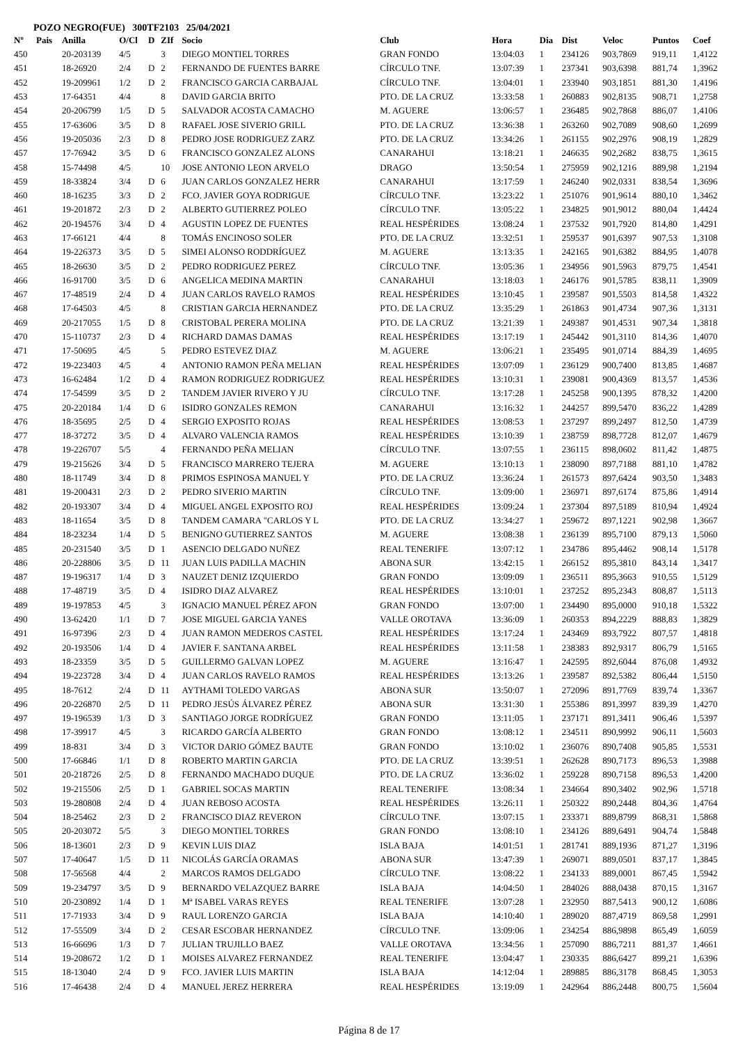POZO NEGRO(FUE) 300TF2103 25/04/2021
| Nº | Pais | Anilla | O/Cl | D | ZIf | Socio | Club | Hora | Dia | Dist | Veloc | Puntos | Coef |
| --- | --- | --- | --- | --- | --- | --- | --- | --- | --- | --- | --- | --- | --- |
| 450 | | 20-203139 | 4/5 | | 3 | DIEGO MONTIEL TORRES | GRAN FONDO | 13:04:03 | 1 | 234126 | 903,7869 | 919,11 | 1,4122 |
| 451 | | 18-26920 | 2/4 | D | 2 | FERNANDO DE FUENTES BARRE | CÍRCULO TNF. | 13:07:39 | 1 | 237341 | 903,6398 | 881,74 | 1,3962 |
| 452 | | 19-209961 | 1/2 | D | 2 | FRANCISCO GARCIA CARBAJAL | CÍRCULO TNF. | 13:04:01 | 1 | 233940 | 903,1851 | 881,30 | 1,4196 |
| 453 | | 17-64351 | 4/4 | | 8 | DAVID GARCIA BRITO | PTO. DE LA CRUZ | 13:33:58 | 1 | 260883 | 902,8135 | 908,71 | 1,2758 |
| 454 | | 20-206799 | 1/5 | D | 5 | SALVADOR ACOSTA CAMACHO | M. AGUERE | 13:06:57 | 1 | 236485 | 902,7868 | 886,07 | 1,4106 |
| 455 | | 17-63606 | 3/5 | D | 8 | RAFAEL JOSE SIVERIO GRILL | PTO. DE LA CRUZ | 13:36:38 | 1 | 263260 | 902,7089 | 908,60 | 1,2699 |
| 456 | | 19-205036 | 2/3 | D | 8 | PEDRO JOSE RODRIGUEZ ZARZ | PTO. DE LA CRUZ | 13:34:26 | 1 | 261155 | 902,2976 | 908,19 | 1,2829 |
| 457 | | 17-76942 | 3/5 | D | 6 | FRANCISCO GONZALEZ ALONS | CANARAHUI | 13:18:21 | 1 | 246635 | 902,2682 | 838,75 | 1,3615 |
| 458 | | 15-74498 | 4/5 | | 10 | JOSE ANTONIO LEON ARVELO | DRAGO | 13:50:54 | 1 | 275959 | 902,1216 | 889,98 | 1,2194 |
| 459 | | 18-33824 | 3/4 | D | 6 | JUAN CARLOS GONZALEZ HERR | CANARAHUI | 13:17:59 | 1 | 246240 | 902,0331 | 838,54 | 1,3696 |
| 460 | | 18-16235 | 3/3 | D | 2 | FCO. JAVIER GOYA RODRIGUE | CÍRCULO TNF. | 13:23:22 | 1 | 251076 | 901,9614 | 880,10 | 1,3462 |
| 461 | | 19-201872 | 2/3 | D | 2 | ALBERTO GUTIERREZ POLEO | CÍRCULO TNF. | 13:05:22 | 1 | 234825 | 901,9012 | 880,04 | 1,4424 |
| 462 | | 20-194576 | 3/4 | D | 4 | AGUSTIN LOPEZ DE FUENTES | REAL HESPÉRIDES | 13:08:24 | 1 | 237532 | 901,7920 | 814,80 | 1,4291 |
| 463 | | 17-66121 | 4/4 | | 8 | TOMÁS ENCINOSO SOLER | PTO. DE LA CRUZ | 13:32:51 | 1 | 259537 | 901,6397 | 907,53 | 1,3108 |
| 464 | | 19-226373 | 3/5 | D | 5 | SIMEI ALONSO RODDRÍGUEZ | M. AGUERE | 13:13:35 | 1 | 242165 | 901,6382 | 884,95 | 1,4078 |
| 465 | | 18-26630 | 3/5 | D | 2 | PEDRO RODRIGUEZ PEREZ | CÍRCULO TNF. | 13:05:36 | 1 | 234956 | 901,5963 | 879,75 | 1,4541 |
| 466 | | 16-91700 | 3/5 | D | 6 | ANGELICA MEDINA MARTIN | CANARAHUI | 13:18:03 | 1 | 246176 | 901,5785 | 838,11 | 1,3909 |
| 467 | | 17-48519 | 2/4 | D | 4 | JUAN CARLOS RAVELO RAMOS | REAL HESPÉRIDES | 13:10:45 | 1 | 239587 | 901,5503 | 814,58 | 1,4322 |
| 468 | | 17-64503 | 4/5 | | 8 | CRISTIAN GARCIA HERNANDEZ | PTO. DE LA CRUZ | 13:35:29 | 1 | 261863 | 901,4734 | 907,36 | 1,3131 |
| 469 | | 20-217055 | 1/5 | D | 8 | CRISTOBAL PERERA MOLINA | PTO. DE LA CRUZ | 13:21:39 | 1 | 249387 | 901,4531 | 907,34 | 1,3818 |
| 470 | | 15-110737 | 2/3 | D | 4 | RICHARD DAMAS DAMAS | REAL HESPÉRIDES | 13:17:19 | 1 | 245442 | 901,3110 | 814,36 | 1,4070 |
| 471 | | 17-50695 | 4/5 | | 5 | PEDRO ESTEVEZ DIAZ | M. AGUERE | 13:06:21 | 1 | 235495 | 901,0714 | 884,39 | 1,4695 |
| 472 | | 19-223403 | 4/5 | | 4 | ANTONIO RAMON PEÑA MELIAN | REAL HESPÉRIDES | 13:07:09 | 1 | 236129 | 900,7400 | 813,85 | 1,4687 |
| 473 | | 16-62484 | 1/2 | D | 4 | RAMON RODRIGUEZ RODRIGUEZ | REAL HESPÉRIDES | 13:10:31 | 1 | 239081 | 900,4369 | 813,57 | 1,4536 |
| 474 | | 17-54599 | 3/5 | D | 2 | TANDEM JAVIER RIVERO Y JU | CÍRCULO TNF. | 13:17:28 | 1 | 245258 | 900,1395 | 878,32 | 1,4200 |
| 475 | | 20-220184 | 1/4 | D | 6 | ISIDRO GONZALES REMON | CANARAHUI | 13:16:32 | 1 | 244257 | 899,5470 | 836,22 | 1,4289 |
| 476 | | 18-35695 | 2/5 | D | 4 | SERGIO EXPOSITO ROJAS | REAL HESPÉRIDES | 13:08:53 | 1 | 237297 | 899,2497 | 812,50 | 1,4739 |
| 477 | | 18-37272 | 3/5 | D | 4 | ALVARO VALENCIA RAMOS | REAL HESPÉRIDES | 13:10:39 | 1 | 238759 | 898,7728 | 812,07 | 1,4679 |
| 478 | | 19-226707 | 5/5 | | 4 | FERNANDO PEÑA MELIAN | CÍRCULO TNF. | 13:07:55 | 1 | 236115 | 898,0602 | 811,42 | 1,4875 |
| 479 | | 19-215626 | 3/4 | D | 5 | FRANCISCO MARRERO TEJERA | M. AGUERE | 13:10:13 | 1 | 238090 | 897,7188 | 881,10 | 1,4782 |
| 480 | | 18-11749 | 3/4 | D | 8 | PRIMOS ESPINOSA MANUEL Y | PTO. DE LA CRUZ | 13:36:24 | 1 | 261573 | 897,6424 | 903,50 | 1,3483 |
| 481 | | 19-200431 | 2/3 | D | 2 | PEDRO SIVERIO MARTIN | CÍRCULO TNF. | 13:09:00 | 1 | 236971 | 897,6174 | 875,86 | 1,4914 |
| 482 | | 20-193307 | 3/4 | D | 4 | MIGUEL ANGEL EXPOSITO ROJ | REAL HESPÉRIDES | 13:09:24 | 1 | 237304 | 897,5189 | 810,94 | 1,4924 |
| 483 | | 18-11654 | 3/5 | D | 8 | TANDEM CAMARA "CARLOS Y L | PTO. DE LA CRUZ | 13:34:27 | 1 | 259672 | 897,1221 | 902,98 | 1,3667 |
| 484 | | 18-23234 | 1/4 | D | 5 | BENIGNO GUTIERREZ SANTOS | M. AGUERE | 13:08:38 | 1 | 236139 | 895,7100 | 879,13 | 1,5060 |
| 485 | | 20-231540 | 3/5 | D | 1 | ASENCIO DELGADO NUÑEZ | REAL TENERIFE | 13:07:12 | 1 | 234786 | 895,4462 | 908,14 | 1,5178 |
| 486 | | 20-228806 | 3/5 | D | 11 | JUAN LUIS PADILLA MACHIN | ABONA SUR | 13:42:15 | 1 | 266152 | 895,3810 | 843,14 | 1,3417 |
| 487 | | 19-196317 | 1/4 | D | 3 | NAUZET DENIZ IZQUIERDO | GRAN FONDO | 13:09:09 | 1 | 236511 | 895,3663 | 910,55 | 1,5129 |
| 488 | | 17-48719 | 3/5 | D | 4 | ISIDRO DIAZ ALVAREZ | REAL HESPÉRIDES | 13:10:01 | 1 | 237252 | 895,2343 | 808,87 | 1,5113 |
| 489 | | 19-197853 | 4/5 | | 3 | IGNACIO MANUEL PÉREZ AFON | GRAN FONDO | 13:07:00 | 1 | 234490 | 895,0000 | 910,18 | 1,5322 |
| 490 | | 13-62420 | 1/1 | D | 7 | JOSE MIGUEL GARCIA YANES | VALLE OROTAVA | 13:36:09 | 1 | 260353 | 894,2229 | 888,83 | 1,3829 |
| 491 | | 16-97396 | 2/3 | D | 4 | JUAN RAMON MEDEROS CASTEL | REAL HESPÉRIDES | 13:17:24 | 1 | 243469 | 893,7922 | 807,57 | 1,4818 |
| 492 | | 20-193506 | 1/4 | D | 4 | JAVIER F. SANTANA ARBEL | REAL HESPÉRIDES | 13:11:58 | 1 | 238383 | 892,9317 | 806,79 | 1,5165 |
| 493 | | 18-23359 | 3/5 | D | 5 | GUILLERMO GALVAN LOPEZ | M. AGUERE | 13:16:47 | 1 | 242595 | 892,6044 | 876,08 | 1,4932 |
| 494 | | 19-223728 | 3/4 | D | 4 | JUAN CARLOS RAVELO RAMOS | REAL HESPÉRIDES | 13:13:26 | 1 | 239587 | 892,5382 | 806,44 | 1,5150 |
| 495 | | 18-7612 | 2/4 | D | 11 | AYTHAMI TOLEDO VARGAS | ABONA SUR | 13:50:07 | 1 | 272096 | 891,7769 | 839,74 | 1,3367 |
| 496 | | 20-226870 | 2/5 | D | 11 | PEDRO JESÚS ÁLVAREZ PÉREZ | ABONA SUR | 13:31:30 | 1 | 255386 | 891,3997 | 839,39 | 1,4270 |
| 497 | | 19-196539 | 1/3 | D | 3 | SANTIAGO JORGE RODRÍGUEZ | GRAN FONDO | 13:11:05 | 1 | 237171 | 891,3411 | 906,46 | 1,5397 |
| 498 | | 17-39917 | 4/5 | | 3 | RICARDO GARCÍA ALBERTO | GRAN FONDO | 13:08:12 | 1 | 234511 | 890,9992 | 906,11 | 1,5603 |
| 499 | | 18-831 | 3/4 | D | 3 | VICTOR DARIO GÓMEZ BAUTE | GRAN FONDO | 13:10:02 | 1 | 236076 | 890,7408 | 905,85 | 1,5531 |
| 500 | | 17-66846 | 1/1 | D | 8 | ROBERTO MARTIN GARCIA | PTO. DE LA CRUZ | 13:39:51 | 1 | 262628 | 890,7173 | 896,53 | 1,3988 |
| 501 | | 20-218726 | 2/5 | D | 8 | FERNANDO MACHADO DUQUE | PTO. DE LA CRUZ | 13:36:02 | 1 | 259228 | 890,7158 | 896,53 | 1,4200 |
| 502 | | 19-215506 | 2/5 | D | 1 | GABRIEL SOCAS MARTIN | REAL TENERIFE | 13:08:34 | 1 | 234664 | 890,3402 | 902,96 | 1,5718 |
| 503 | | 19-280808 | 2/4 | D | 4 | JUAN REBOSO ACOSTA | REAL HESPÉRIDES | 13:26:11 | 1 | 250322 | 890,2448 | 804,36 | 1,4764 |
| 504 | | 18-25462 | 2/3 | D | 2 | FRANCISCO DIAZ REVERON | CÍRCULO TNF. | 13:07:15 | 1 | 233371 | 889,8799 | 868,31 | 1,5868 |
| 505 | | 20-203072 | 5/5 | | 3 | DIEGO MONTIEL TORRES | GRAN FONDO | 13:08:10 | 1 | 234126 | 889,6491 | 904,74 | 1,5848 |
| 506 | | 18-13601 | 2/3 | D | 9 | KEVIN LUIS DIAZ | ISLA BAJA | 14:01:51 | 1 | 281741 | 889,1936 | 871,27 | 1,3196 |
| 507 | | 17-40647 | 1/5 | D | 11 | NICOLÁS GARCÍA ORAMAS | ABONA SUR | 13:47:39 | 1 | 269071 | 889,0501 | 837,17 | 1,3845 |
| 508 | | 17-56568 | 4/4 | | 2 | MARCOS RAMOS DELGADO | CÍRCULO TNF. | 13:08:22 | 1 | 234133 | 889,0001 | 867,45 | 1,5942 |
| 509 | | 19-234797 | 3/5 | D | 9 | BERNARDO VELAZQUEZ BARRE | ISLA BAJA | 14:04:50 | 1 | 284026 | 888,0438 | 870,15 | 1,3167 |
| 510 | | 20-230892 | 1/4 | D | 1 | Mª ISABEL VARAS REYES | REAL TENERIFE | 13:07:28 | 1 | 232950 | 887,5413 | 900,12 | 1,6086 |
| 511 | | 17-71933 | 3/4 | D | 9 | RAUL LORENZO GARCIA | ISLA BAJA | 14:10:40 | 1 | 289020 | 887,4719 | 869,58 | 1,2991 |
| 512 | | 17-55509 | 3/4 | D | 2 | CESAR ESCOBAR HERNANDEZ | CÍRCULO TNF. | 13:09:06 | 1 | 234254 | 886,9898 | 865,49 | 1,6059 |
| 513 | | 16-66696 | 1/3 | D | 7 | JULIAN TRUJILLO BAEZ | VALLE OROTAVA | 13:34:56 | 1 | 257090 | 886,7211 | 881,37 | 1,4661 |
| 514 | | 19-208672 | 1/2 | D | 1 | MOISES ALVAREZ FERNANDEZ | REAL TENERIFE | 13:04:47 | 1 | 230335 | 886,6427 | 899,21 | 1,6396 |
| 515 | | 18-13040 | 2/4 | D | 9 | FCO. JAVIER LUIS MARTIN | ISLA BAJA | 14:12:04 | 1 | 289885 | 886,3178 | 868,45 | 1,3053 |
| 516 | | 17-46438 | 2/4 | D | 4 | MANUEL JEREZ HERRERA | REAL HESPÉRIDES | 13:19:09 | 1 | 242964 | 886,2448 | 800,75 | 1,5604 |
Página 8 de 17